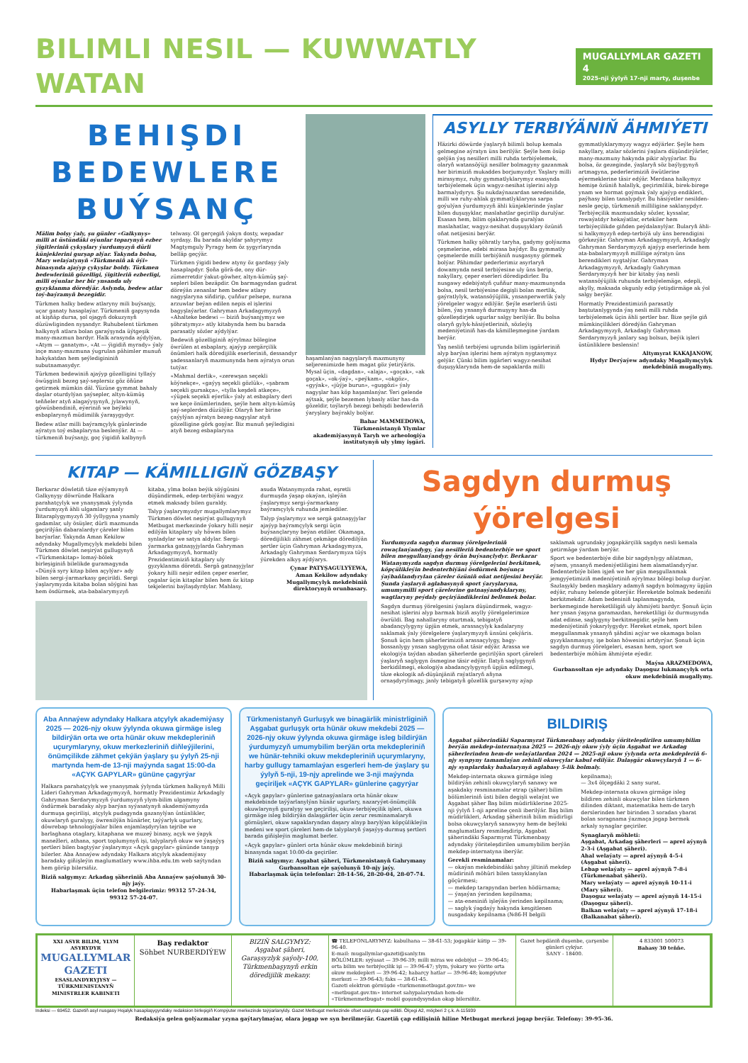BILIMLI NESIL — KUWWATLY WATAN
MUGALLYMLAR GAZETI 4
2025-nji ýylyň 17-nji marty, duşenbe
BEHIŞDI BEDEWLERE BUÝSANÇ
Mälim bolşy ýaly, şu günler «Galkynyş» milli at üstündäki oýunlar toparynyň ezber ýigitleriniň çykyşlary ýurdumyzyň dürli künjeklerini gurşap alýar. Ýakynda bolsa, Mary welaýatynyň «Türkmeniň ak öýi» binasynda ajaýyp çykyşlar boldy. Türkmen bedewleriniň gözelligi, ýigitleriň ezberligi, milli oýunlar her bir ynsanda uly gyzyklanma döredýär. Aslynda, bedew atlar toý-baýramyň bezegidir.
Türkmen halky bedew atlaryny mili buýsanjy, uçar ganaty hasaplaýar. Türkmeniň gapysynda at kişňäp dursa, şol ojagyň dokuzynyň düzüwliginden nyşandyr. Ruhubelent türkmen halkynyň atlara bolan garaýşynda üýtgeşik many-mazmun bardyr. Halk arasynda aýdylýan, «Atym — ganatym», «At — ýigidiň myrady» ýaly inçe many-mazmuna ýugrulan pähimler munuň hakykatdan hem şeýledigininiň subutnamasydyr.
Türkmen bedewiniň ajaýyp gözelligini tyllaýy öwüşginli bezeg şaý-seplersiz göz öňüne getirmek mümkin däl. Ýüzüne gymmat bahaly daşlar oturdylýan şaýsepler, altyn-kümüş teňňeler atyň alagaýyşynyň, jylawynyň, göwüsbendiniň, eýeriniň we beýleki esbaplarynyň müdimilik ýaraşygydyr.
Bedew atlar milli baýramçylyk günlerinde aýratyn toý esbaplaryna beslenýär. At — türkmeniň buýsanjy, goç ýigidiň kalbynyň telwasy. Ol gerçegiň ýakyn dosty, wepadar syrdaşy. Bu barada akyldar şahyrymyz Magtymguly Pyragy hem öz şygyrlarynda belläp geçýär.
Türkmen ýigidi bedew atyny öz gardaşy ýaly hasaplapdyr. Şoňa görä-de, ony dür-zümerretdir ýakut-göwher, altyn-kümüş şaý-sepleri bilen bezäpdir. On barmagyndan gudrat döreýän zenanlar hem bedew atlary nagyşlaryna siňdirip, çuňňur pelsepe, nurana arzuwlar beýan edilen nepis el işlerini bagyşlaýarlar. Gahryman Arkadagymyzyň «Ahalteke bedewi — biziň buýsanjymyz we şöhratymyz» atly kitabynda hem bu barada parasatly sözler aýdylýar.
Bedewiň gözelliginiň aýrylmaz bölegine öwrülen at esbaplary, ajaýyp zergärçilik önümleri halk döredijilik eserleriniň, dessandyr şadessanlaryň mazmunynda hem aýratyn orun tutýar.
«Mahmal derlik», «zerewşan seçekli köýnekçe», «gaýyş seçekli gözlük», «şabram seçekli gursakça», «tylla keşdeli atkeçe», «ýüpek seçekli eýerlik» ýaly at esbaplary deri we keçe önümlerinden, şeýle hem altyn-kümüş şaý-seplerden düzülýär. Olaryň her birine çaýylýan aýratyn bezeg-nagyşlar atyň gözelligine görk goşýar. Biz munuň şeýledigini atyň bezeg esbaplaryna
haşamlanýan nagyşlaryň mazmunyny seljerenimizde hem magat göz ýetirýäris. Mysal üçin, «dagdan», «alaja», «goçak», «ak goçak», «ok-ýaý», «peýkam», «okgöz», «gyýak», «jüýje burun», «guşgözi» ýaly nagyşlar has köp haşamlanýar. Ýeri gelende aýtsak, şeýle bezemen lybasly atlar has-da gözeldir, toýlaryň bezegi behişdi bedewleriň ýaryşlary baýrakly bolýar.
Bahar MAMMEDOWA,
Türkmenistanyň Ylymlar akademiýasynyň Taryh we arheologiýa institutynyň uly ylmy işgäri.
ASYLLY TERBIÝÄNIŇ ÄHMIÝETI
Häzirki döwürde ýaşlaryň bilimli bolup kemala gelmegine aýratyn üns berilýär. Şeýle hem ösüp gelýän ýaş nesilleri milli ruhda terbiýelemek, olaryň watansöýüji nesiller bolmagyny gazanmak her birimiziň mukaddes borjumyzdyr. Ýaşlary milli mirasymyz, ruhy gymmatlyklarymyz esasynda terbiýelemek üçin wagyz-nesihat işlerini alyp barmalydyrys. Şu nukdaýnazardan seredeniňde, milli we ruhy-ahlak gymmatlyklaryna sarpa goýulýan ýurdumyzyň ähli künjeklerinde ýaşlar bilen duşuşyklar, maslahatlar geçirilip durulýar. Esasan hem, bilim ojaklarynda guralýan maslahatlar, wagyz-nesihat duşuşyklary özüniň oňat netijesini berýär.
Türkmen halky şöhratly taryha, gadymy golýazma çeşmelerine, edebi mirasa baýdyr. Bu gymmatly çeşmelerde milli terbiýäniň nusgasyny görmek bolýar. Pähimdar pederlerimiz asyrlaryň dowamynda nesil terbiýesine uly üns berip, nakyllary, çeper eserleri döredipdirler. Bu nusgawy edebiýatyň çuňňur many-mazmunynda bolsa, nesil terbiýesine degişli bolan mertlik, gaýratlylyk, watansöýüjilik, ynsanperwerlik ýaly ýörelgeler wagyz edilýär. Şeýle eserleriň üsti bilen, ýaş ynsanyň durmuşyny has-da gözelleşdirjek ugurlar salgy berilýär. Bu bolsa olaryň gylyk-häsiýetleriniň, sözleýiş medeniýetiniň has-da kämilleşmegine ýardam berýär.
Ýaş nesliň terbiýesi ugrunda bilim işgärleriniň alyp barýan işlerini hem aýratyn nygtasymyz gelýär. Çünki bilim işgärleri wagyz-nesihat duşuşyklarynda hem-de sapaklarda milli gymmatlyklarymyzy wagyz edýärler. Şeýle hem nakyllary, atalar sözlerini ýaşlara düşündirýärler, many-mazmuny hakynda pikir alyşýarlar. Bu bolsa, öz gezeginde, ýaşlaryň söz baýlygynyň artmagyna, pederlerimiziň öwütlerine eýermeklerine täsir edýär. Merdana halkymyz hemişe özüniň halallyk, geçirimlilik, birek-birege ynam we hormat goýmak ýaly ajaýyp endikleri, paýhasy bilen tanalypdyr. Bu häsiýetler nesilden-nesle geçip, türkmeniň milliligine saklanypdyr. Terbiýeçilik mazmundaky sözler, kyssalar, rowaýatdyr hekaýatlar, ertekiler hem terbiýeçilikde giňden peýdalanylýar. Bularyň ähli­si halkymyzyň edep-terbiýä uly üns berendigini görkezýär. Gahryman Arkadagymyzyň, Arkadagly Gahryman Serdarymyzyň ajaýyp eserlerinde hem ata-babalarymyzyň millilige aýratyn üns berendikleri nygtalýar. Gahryman Arkadagymyzyň, Arkadagly Gahryman Serdarymyzyň her bir kitaby ýaş nesli watansöýüjilik ruhunda terbiýelemäge, edepli, akylly, maksada okgunly edip ýetişdirmäge ak ýol salgy berýär.
Hormatly Prezidentimiziň parasatly baştutanlygynda ýaş nesli milli ruhda terbiýelemek üçin ähli şertler bar. Bize şeýle giň mümkinçilikleri döredýän Gahryman Arkadagymyzyň, Arkadagly Gahryman Serdarymyzyň janlary sag bolsun, beýik işleri üstünliklere beslensin!
Altymyrat KAKAJANOW,
Hydyr Derýaýew adyndaky Mugallymçylyk mekdebiniň mugallymy.
KITAP — KÄMILLIGIŇ GÖZBAŞY
Berkarar döwletiň täze eýýamynyň Galkynyşy döwründe Halkara parahatçylyk we ynanyşmak ýylynda ýurdumyzyň ähli ulgamlary şanly Bitaraplygymyzyň 30 ýyllygyna ynamly gadamlar, uly ösüşler, dürli mazmunda geçirilýän dabaralardyr çäreler bilen barýarlar. Ýakynda Aman Kekilow adyndaky Mugallymçylyk mekdebi bilen Türkmen döwlet neşirýat gullugynyň «Türkmenkitap» lomaý-bölek birleşiginiň bilelikde guramagynda «Dünýä syry kitap bilen açylýar» ady bilen sergi-ýarmarkasy geçirildi. Sergi ýaşlarymyzda kitaba bolan söýgini has hem ösdürmek, ata-babalarymyzyň kitaba, ylma bolan beýik söýgüsini düşündirmek, edep-terbiýäni wagyz etmek maksady bilen guraldy.
Talyp ýaşlarymyzdyr mugallymlarymyz Türkmen döwlet neşirýat gullugynyň Metbugat merkezinde ýokary hilli neşir edilýän kitaplary uly höwes bilen synladylar we satyn aldylar. Sergi-ýarmarka gatnaşyjylarda Gahryman Arkadagymyzyň, hormatly Prezidentimiziň kitaplary uly gyzyklanma döretdi. Sergä gatnaşyjylar ýokary hilli neşir edilen çeper eserler, çagalar üçin kitaplar bilen hem öz kitap tekjelerini baýlaşdyrdylar. Mahlasy, asuda Watanymyzda rahat, eşretli durmuşda ýaşap okaýan, işleýän ýaşlarymyz sergi-ýarmarkany baýramçylyk ruhunda jemlediler.
Talyp ýaşlarymyz we sergä gatnaşyjylar ajaýyp baýramçylyk sergi üçin buýsançlaryny beýan etdiler. Okamaga, döredijilikli zähmet çekmäge döredilýän şertler üçin Gahryman Arkadagymyza, Arkadagly Gahryman Serdarymyza tüýs ýürekden alkyş aýdýarys.
Çynar PATYŞAGULYÝEWA,
Aman Kekilow adyndaky Mugallymçylyk mekdebiniň direktorynyň orunbasary.
Sagdyn durmuş ýörelgesi
Ýurdumyzda sagdyn durmuş ýörelgeleriniň rowaçlanýandygy, ýaş nesilleriň bedenterbiýe we sport bilen meşgullanýandygy örän buýsançlydyr. Berkarar Watanymyzda sagdyn durmuş ýörelgelerini berkitmek, köpçülikleýin bedenterbiýäni ösdürmek boýunça ýaýbaňlandyrylan çäreler özüniň oňat netijesini berýär. Şunda ýaşlaryň aglabasynyň sport ýaryşlaryna, umumymilli sport çärelerine gatnaşýandyklaryny, wagtlaryny peýdaly geçirýändiklerini bellemek bolar.
Sagdyn durmuş ýörelgesini ýaşlara düşündirmek, wagyz-nesihat işlerini alyp barmak biziň asylly ýörelgelerimize öwrüldi. Bag nahallaryny oturtmak, tebigatyň abadançylygyny üpjün etmek, arassaçylyk kadalaryny saklamak ýaly ýörelgelere ýaşlarymyzyň ünsüni çekýäris. Şonuň üçin hem şäherlerimiziň arassaçylygy, bagy-bossanlygy ynsan saglygyna oňat täsir edýär. Arassa we ekologiýa taýdan abadan şäherlerde geçirilýän sport çäreleri ýaşlaryň saglygyn ösmegine täsir edýär. Ilatyň saglygynyň berkidilmegi, ekologiýa abadançylygynyň üpjün edilmegi, täze ekologik aň-düşünjäniň raýatlaryň aňyna ornaşdyrylmagy, janly tebigatyň gözellik gurşawyny aýap saklamak ugrundaky jogapkärçilik sagdyn nesli kemala getirmäge ýardam berýär.
Sport we bedenterbiýe diňe bir sagdynlygy aňlatman, eýsem, ynsanyň medeniýetliligini hem alamatlandyrýar. Bedenterbiýe bilen işjeň we her gün meşgullanmak jemgyýetimiziň medeniýetiniň aýrylmaz bölegi bolup durýar. Sazlaşykly beden maşklary adamyň sagdyn bolmagyny üpjün edýär, ruhuny belende göterýär. Hereketde bolmak bedeniňi berkitmekdir. Adam bedeniniň taplanmagynda, berkemeginde hereketliligiň uly ähmiýeti bardyr. Şonuň üçin her ynsan ýaşyna garamazdan, hereketliligi öz durmuşynda adat edinse, saglygyny berkitmegidir, şeýle hem medeniýetiniň ýokarylygydyr. Hereket etmek, sport bilen meşgullanmak ynsanyň şähdini açýar we okamaga bolan gyzyklanmasyny, işe bolan höwesini artdyrýar. Şonuň üçin sagdyn durmuş ýörelgeleri, esasan hem, sport we bedenterbiýe möhüm ähmiýete eýedir.
Maýsa ARAZMEDOWA,
Gurbansoltan eje adyndaky Daşoguz lukmançylyk orta okuw mekdebiniň mugallymy.
Aba Annaýew adyndaky Halkara atçylyk akademiýasy 2025 — 2026-njy okuw ýylynda okuwa girmäge isleg bildirýän orta we orta hünär okuw mekdepleriniň uçurymlaryny, okuw merkezleriniň diňleýjilerini, önümçilikde zähmet çekýän ýaşlary şu ýylyň 25-nji martynda hem-de 13-nji maýynda sagat 15:00-da «AÇYK GAPYLAR» gününe çagyrýar
Halkara parahatçylyk we ynanyşmak ýylynda türkmen halkynyň Milli Lideri Gahryman Arkadagymyzyň, hormatly Prezidentimiz Arkadagly Gahryman Serdarymyzyň ýurdumyzyň ylym-bilim ulgamyny ösdürmek baradaky alyp barýan syýasatynyň akademiýamyzda durmuşa geçirilişi, atçylyk pudagynda gazanylýan üstünlikler, okuwlaryň guralyşy, öwrenilýän hünärler, taýýarlyk ugurlary, döwrebap tehnologiýalar bilen enjamlaşdyrylan tejribe we barlaghana otaglary, kitaphana we muzeý binasy, açyk we ýapyk manežleri, athana, sport toplumynyň işi, talyplaryň okuw we ýaşaýyş şertleri bilen bagtyýar ýaşlarymyz «Açyk gapylar» gününde tanşyp bilerler. Aba Annaýew adyndaky Halkara atçylyk akademiýasy baradaky giňişleýin maglumatlary www.ihba.edu.tm web saýtyndan hem görüp bilersiňiz.
Biziň salgymyz: Arkadag şäheriniň Aba Annaýew şaýolunyň 30-njy jaýy.
Habarlaşmak üçin telefon belgilerimiz: 99312 57-24-34, 99312 57-24-07.
Türkmenistanyň Gurluşyk we binagärlik ministrliginiň Aşgabat gurluşyk orta hünär okuw mekdebi 2025 — 2026-njy okuw ýylynda okuwa girmäge isleg bildirýän ýurdumyzyň umumybilim berýän orta mekdepleriniň we hünär-tehniki okuw mekdepleriniň uçurymlaryny, harby gullugy tamamlaýan esgerleri hem-de ýaşlary şu ýylyň 5-nji, 19-njy aprelinde we 3-nji maýynda geçiriljek «AÇYK GAPYLAR» günlerine çagyrýar
«Açyk gapylar» günlerine gatnaşýanlara orta hünär okuw mekdebinde taýýarlanylýan hünär ugurlary, nazaryýet-önümçilik okuwlarynyň guralyşy we geçirilişi, okuw-terbiýeçilik işleri, okuwa girmäge isleg bildirýän dalaşgärler üçin zerur resminamalaryň görnüşleri, okuw sapaklaryndan daşary alnyp barylýan köpçülikleýin medeni we sport çäreleri hem-de talyplaryň ýaşaýyş-durmuş şertleri barada giňişleýin maglumat berler.
«Açyk gapylar» günleri orta hünär okuw mekdebiniň birinji binasynda sagat 10:00-da geçiriler.
Biziň salgymyz: Aşgabat şäheri, Türkmenistanyň Gahrymany Gurbansoltan eje şaýolunyň 10-njy jaýy.
Habarlaşmak üçin telefonlar: 28-14-56, 28-20-04, 28-07-74.
BILDIRIŞ
Aşgabat şäherindäki Saparmyrat Türkmenbaşy adyndaky ýöriteleşdirilen umumybilim berýän mekdep-internatyna 2025 — 2026-njy okuw ýyly üçin Aşgabat we Arkadag şäherlerinden hem-de welaýatlardan 2024 — 2025-nji okuw ýylynda orta mekdepleriň 6-njy synpyny tamamlaýan zehinli okuwçylar kabul edilýär. Dalaşgär okuwçylaryň 1 — 6-njy synplardaky bahalarynyň aglabasy 5-lik bolmaly.
Mekdep-internata okuwa girmäge isleg bildirýän zehinli okuwçylaryň sanawy we aşakdaky resminamalar etrap (şäher) bilim bölümleriniň üsti bilen degişli welaýat we Aşgabat şäher Baş bilim müdirliklerine 2025-nji ýylyň 1-nji apreline çenli iberilýär. Baş bilim müdirlikleri, Arkadag şäheriniň bilim müdirligi bolsa okuwçylaryň sanawyny hem-de beýleki maglumatlary resmileşdirip, Aşgabat şäherindäki Saparmyrat Türkmenbaşy adyndaky ýöriteleşdirilen umumybilim berýän mekdep-internatyna iberýär.
Gerekli resminamalar:
— okaýan mekdebindäki şahsy jiltiniň mekdep müdiriniň möhüri bilen tassyklanylan göçürmesi;
— mekdep tarapyndan berlen hödürnama;
— ýaşaýan ýerinden kepilnama;
— ata-enesiniň işleýän ýerinden kepilnama;
— saglyk ýagdaýy hakynda kesgitlenen nusgadaky kepilnama (№86-H belgili kepilnama);
— 3x4 ölçegdäki 2 sany surat.
Mekdep-internata okuwa girmäge isleg bildiren zehinli okuwçylar bilen türkmen dilinden diktant, matematika hem-de taryh derslerinden her birinden 3 soradan ybarat bolan soragnama ýazmaça jogap bermek arkaly synaglar geçiriler.
Synaglaryň möhleti:
Aşgabat, Arkadag şäherleri — aprel aýynyň 2-3-i (Aşgabat şäheri).
Ahal welaýaty — aprel aýynyň 4-5-i (Aşgabat şäheri).
Lebap welaýaty — aprel aýynyň 7-8-i (Türkmenabat şäheri).
Mary welaýaty — aprel aýynyň 10-11-i (Mary şäheri).
Daşoguz welaýaty — aprel aýynyň 14-15-i (Daşoguz şäheri).
Balkan welaýaty — aprel aýynyň 17-18-i (Balkanabat şäheri).
XXI ASYR BILIM, YLYM ASYRYDYR
MUGALLYMLAR GAZETI
ESASLANDYRYJYSY — TÜRKMENISTANYŇ MINISTRLER KABINETI
Baş redaktor
Söhbet NURBERDIÝEW
BIZIŇ SALGYMYZ:
Aşgabat şäheri, Garaşsyzlyk şaýoly-100, Türkmenbaşynyň erkin döredijilik mekany.
☎ TELEFONLARYMYZ: kabulhana — 38-61-53; jogapkär kätip — 39-96-40.
E-mail: mugallymlar-gazeti@sanly.tm
BÖLÜMLER: syýasat — 39-96-39; milli miras we edebiýat — 39-96-45; orta bilim we terbiýeçilik işi — 39-96-47; ylym, ýokary we ýörite orta okuw mekdepleri — 39-96-42; habarçy hatlar — 39-96-48; kompýuter merkezi — 39-96-43; faks — 38-61-45.
Gazeti elektron görnüşde «turkmenmetbugat.gov.tm» we «metbugat.gov.tm» internet sahypalaryndan hem-de «Türkmenmetbugat» mobil goşundysyndan okap bilersiňiz.
Gazet hepdäniň duşenbe, çarşenbe günleri çykýar.
SANY - 18400.
4 833001 500073
Bahasy 30 teňňe.
Indeksi — 69452. Gazetiň asyl nusgasy Hojalyk hasaplaşygyndaky redaksion birleşigiň Kompýuter merkezinde taýýarlanyldy. Gazet Metbugat merkezinde ofset usulynda çap edildi. Ölçegi A2, möçberi 2 ç.k. A-115939
Redaksiýa gelen golýazmalar yzyna gaýtarylmaýar, olara jogap we syn berilmeýär. Gazetiň çap edilişiniň hiline Metbugat merkezi jogap berýär. Telefony: 39-95-36.